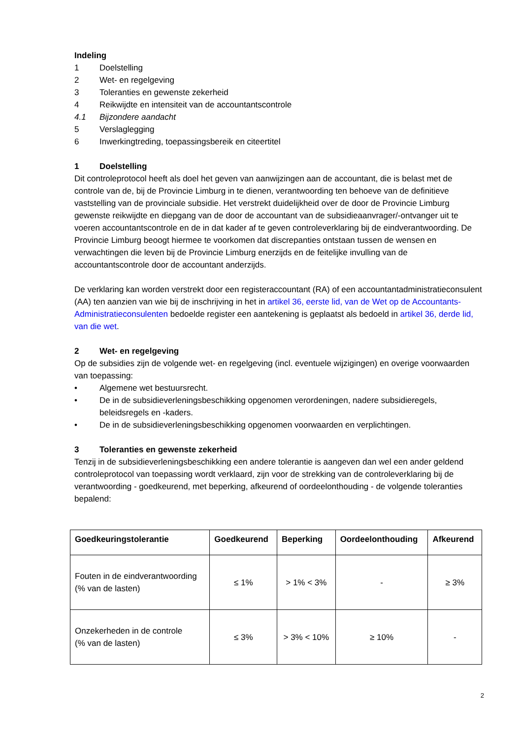Indeling
1 Doelstelling
2 Wet- en regelgeving
3 Toleranties en gewenste zekerheid
4 Reikwijdte en intensiteit van de accountantscontrole
4.1 Bijzondere aandacht
5 Verslaglegging
6 Inwerkingtreding, toepassingsbereik en citeertitel
1 Doelstelling
Dit controleprotocol heeft als doel het geven van aanwijzingen aan de accountant, die is belast met de controle van de, bij de Provincie Limburg in te dienen, verantwoording ten behoeve van de definitieve vaststelling van de provinciale subsidie. Het verstrekt duidelijkheid over de door de Provincie Limburg gewenste reikwijdte en diepgang van de door de accountant van de subsidieaanvrager/-ontvanger uit te voeren accountantscontrole en de in dat kader af te geven controleverklaring bij de eindverantwoording. De Provincie Limburg beoogt hiermee te voorkomen dat discrepanties ontstaan tussen de wensen en verwachtingen die leven bij de Provincie Limburg enerzijds en de feitelijke invulling van de accountantscontrole door de accountant anderzijds.
De verklaring kan worden verstrekt door een registeraccountant (RA) of een accountantadministratieconsulent (AA) ten aanzien van wie bij de inschrijving in het in artikel 36, eerste lid, van de Wet op de Accountants-Administratieconsulenten bedoelde register een aantekening is geplaatst als bedoeld in artikel 36, derde lid, van die wet.
2 Wet- en regelgeving
Op de subsidies zijn de volgende wet- en regelgeving (incl. eventuele wijzigingen) en overige voorwaarden van toepassing:
• Algemene wet bestuursrecht.
• De in de subsidieverleningsbeschikking opgenomen verordeningen, nadere subsidieregels, beleidsregels en -kaders.
• De in de subsidieverleningsbeschikking opgenomen voorwaarden en verplichtingen.
3 Toleranties en gewenste zekerheid
Tenzij in de subsidieverleningsbeschikking een andere tolerantie is aangeven dan wel een ander geldend controleprotocol van toepassing wordt verklaard, zijn voor de strekking van de controleverklaring bij de verantwoording - goedkeurend, met beperking, afkeurend of oordeelonthouding - de volgende toleranties bepalend:
| Goedkeuringstolerantie | Goedkeurend | Beperking | Oordeelonthouding | Afkeurend |
| --- | --- | --- | --- | --- |
| Fouten in de eindverantwoording (% van de lasten) | ≤ 1% | > 1% < 3% | - | ≥ 3% |
| Onzekerheden in de controle (% van de lasten) | ≤ 3% | > 3% < 10% | ≥ 10% | - |
2